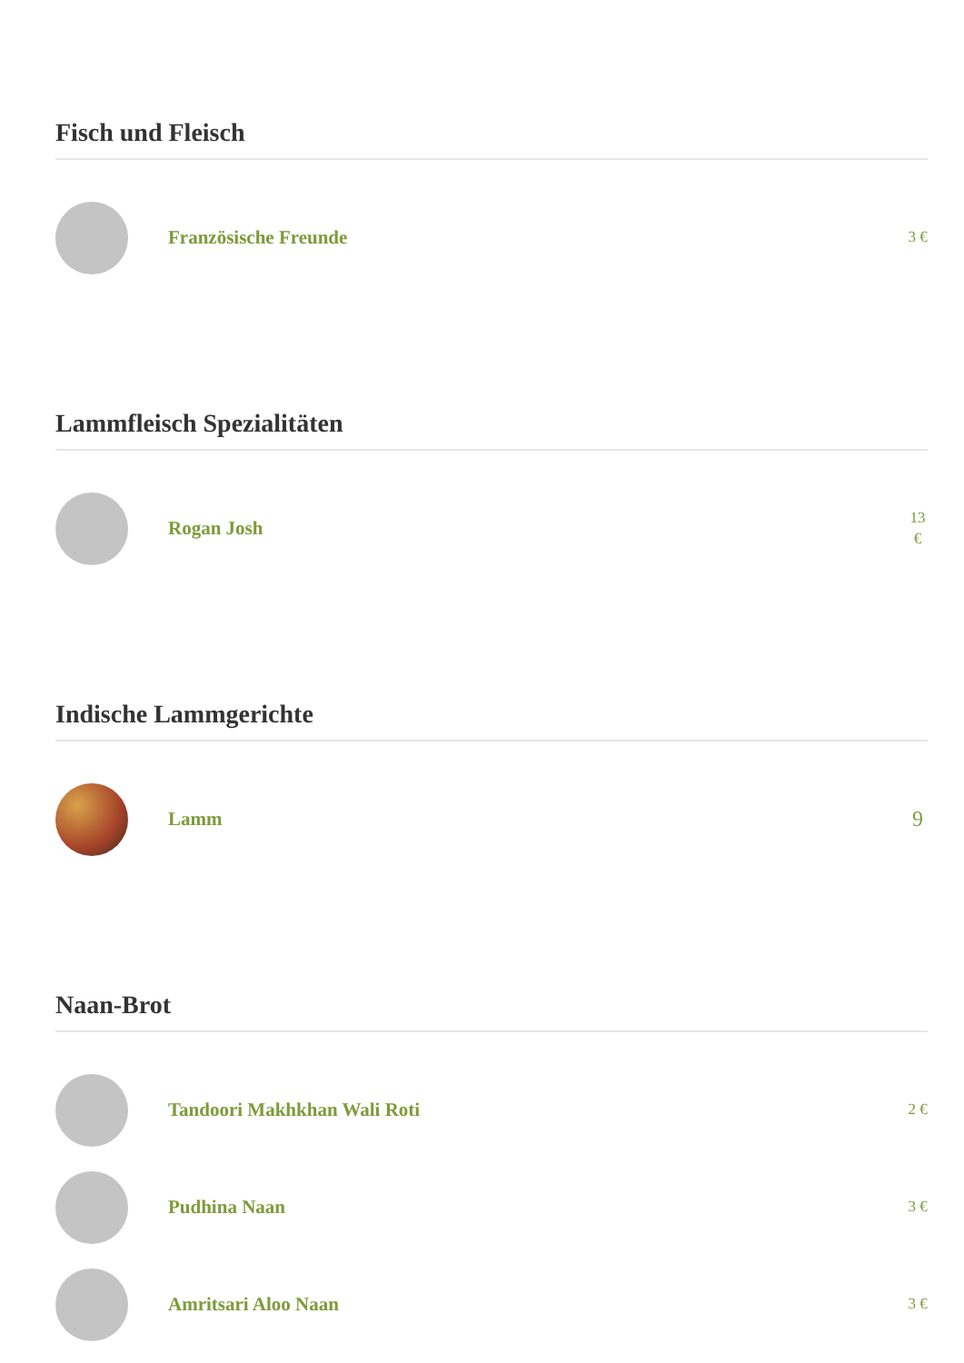Fisch und Fleisch
Französische Freunde
3 €
Lammfleisch Spezialitäten
Rogan Josh
13 €
Indische Lammgerichte
Lamm
9
Naan-Brot
Tandoori Makhkhan Wali Roti
2 €
Pudhina Naan
3 €
Amritsari Aloo Naan
3 €